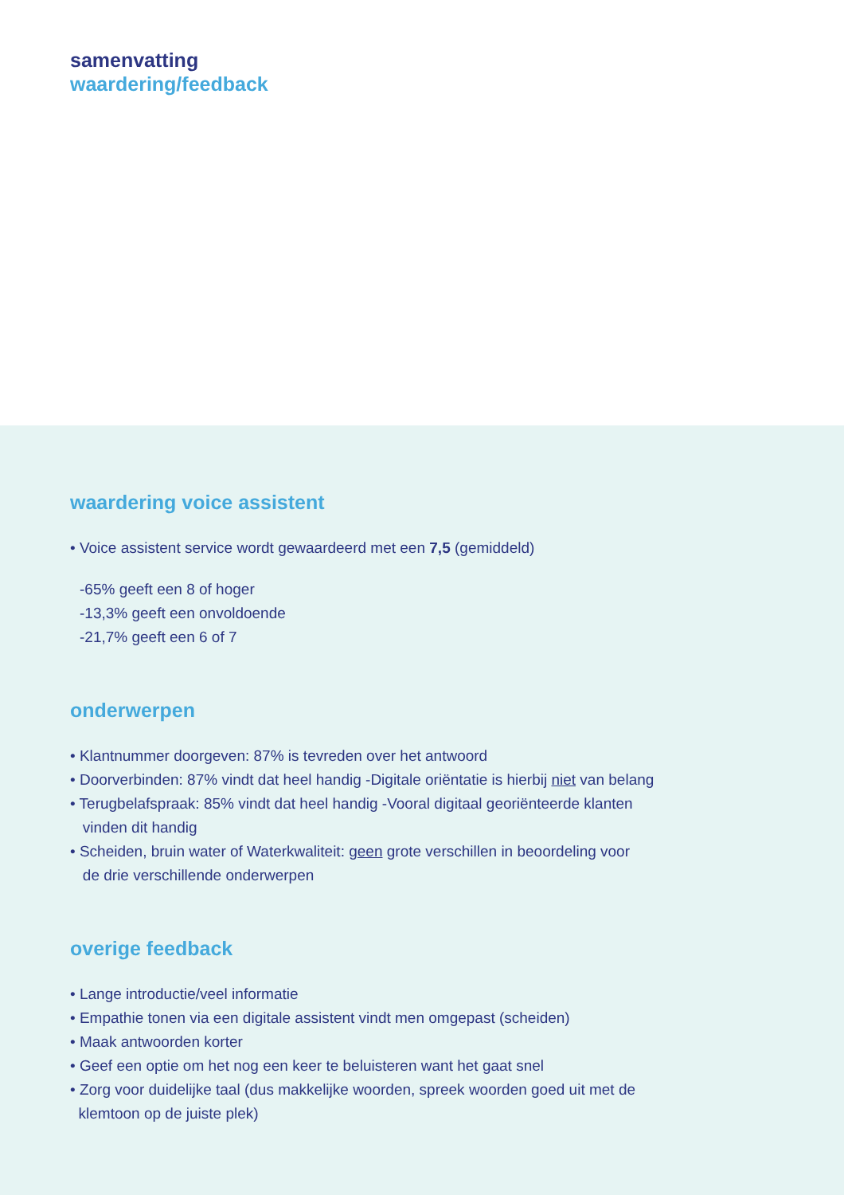samenvatting
waardering/feedback
waardering voice assistent
• Voice assistent service wordt gewaardeerd met een 7,5 (gemiddeld)
-65% geeft een 8 of hoger
-13,3% geeft een onvoldoende
-21,7% geeft een 6 of 7
onderwerpen
• Klantnummer doorgeven: 87% is tevreden over het antwoord
• Doorverbinden: 87% vindt dat heel handig -Digitale oriëntatie is hierbij niet van belang
• Terugbelafspraak: 85% vindt dat heel handig -Vooral digitaal georiënteerde klanten
vinden dit handig
• Scheiden, bruin water of Waterkwaliteit: geen grote verschillen in beoordeling voor
de drie verschillende onderwerpen
overige feedback
• Lange introductie/veel informatie
• Empathie tonen via een digitale assistent vindt men omgepast (scheiden)
• Maak antwoorden korter
• Geef een optie om het nog een keer te beluisteren want het gaat snel
• Zorg voor duidelijke taal (dus makkelijke woorden, spreek woorden goed uit met de
klemtoon op de juiste plek)